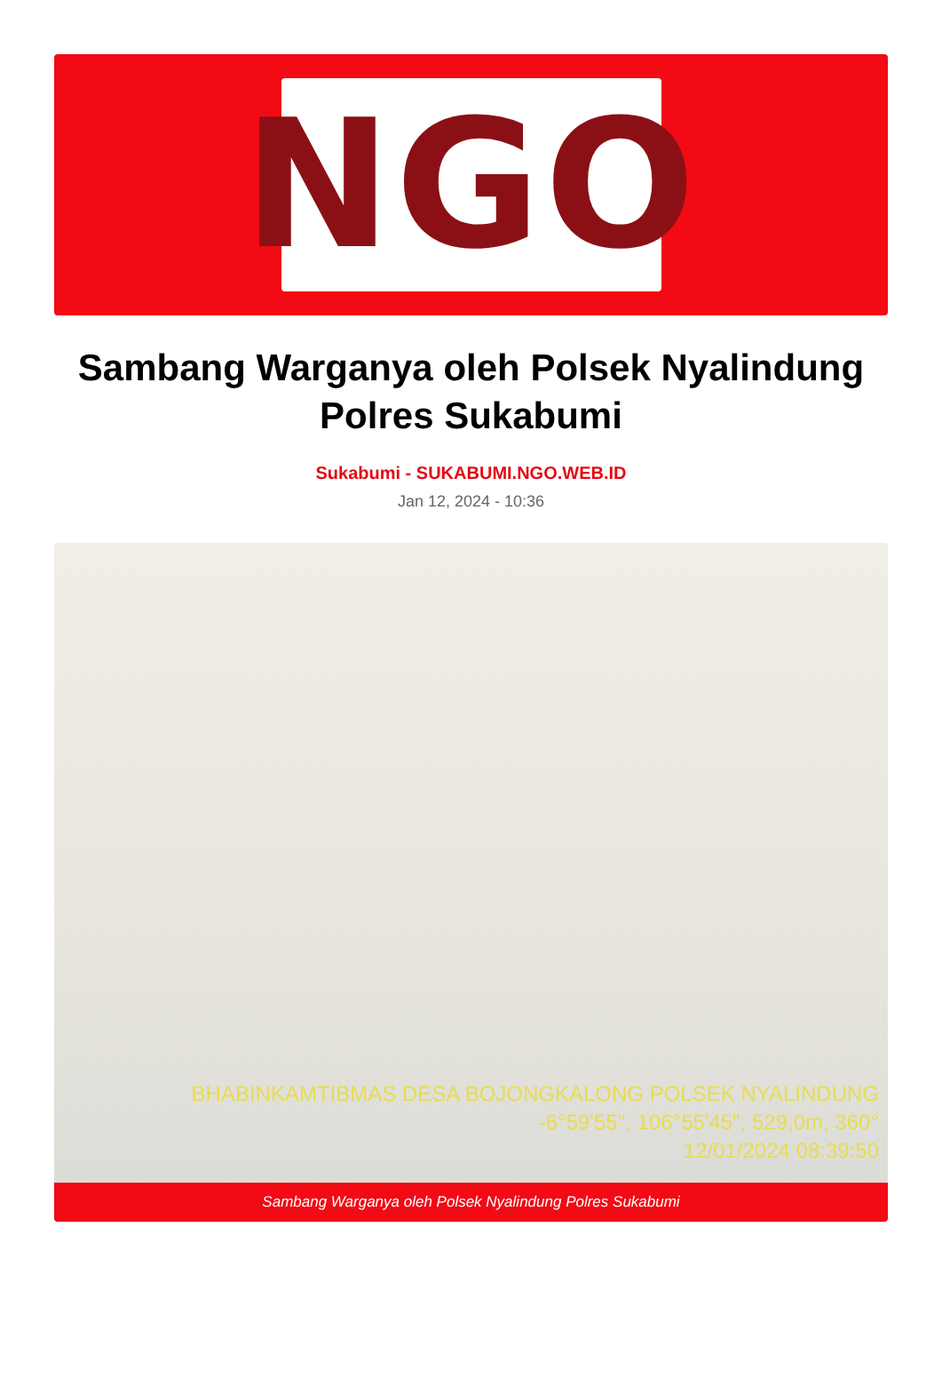NGO
Sambang Warganya oleh Polsek Nyalindung Polres Sukabumi
Sukabumi - SUKABUMI.NGO.WEB.ID
Jan 12, 2024 - 10:36
BHABINKAMTIBMAS DESA BOJONGKALONG POLSEK NYALINDUNG
-6°59'55", 106°55'45", 529,0m, 360°
12/01/2024 08:39:50
Sambang Warganya oleh Polsek Nyalindung Polres Sukabumi